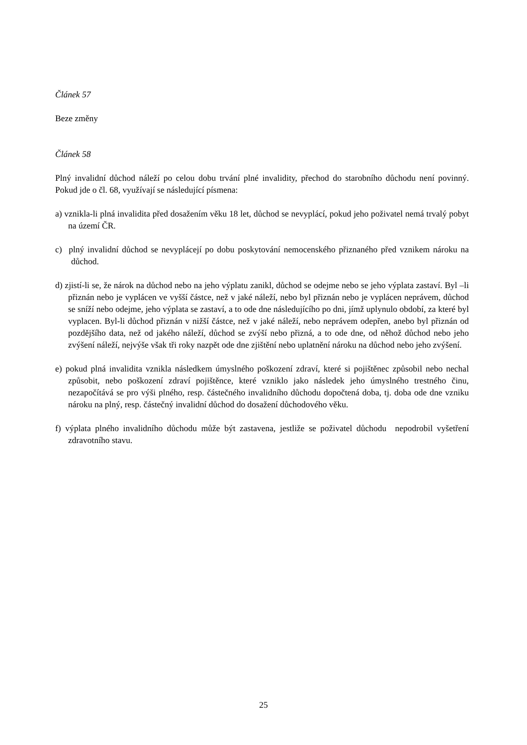Článek 57
Beze změny
Článek 58
Plný invalidní důchod náleží po celou dobu trvání plné invalidity, přechod do starobního důchodu není povinný. Pokud jde o čl. 68, využívají se následující písmena:
a) vznikla-li plná invalidita před dosažením věku 18 let, důchod se nevyplácí, pokud jeho poživatel nemá trvalý pobyt na území ČR.
c) plný invalidní důchod se nevyplácejí po dobu poskytování nemocenského přiznaného před vznikem nároku na důchod.
d) zjistí-li se, že nárok na důchod nebo na jeho výplatu zanikl, důchod se odejme nebo se jeho výplata zastaví. Byl –li přiznán nebo je vyplácen ve vyšší částce, než v jaké náleží, nebo byl přiznán nebo je vyplácen neprávem, důchod se sníží nebo odejme, jeho výplata se zastaví, a to ode dne následujícího po dni, jímž uplynulo období, za které byl vyplacen. Byl-li důchod přiznán v nižší částce, než v jaké náleží, nebo neprávem odepřen, anebo byl přiznán od pozdějšího data, než od jakého náleží, důchod se zvýší nebo přizná, a to ode dne, od něhož důchod nebo jeho zvýšení náleží, nejvýše však tři roky nazpět ode dne zjištění nebo uplatnění nároku na důchod nebo jeho zvýšení.
e) pokud plná invalidita vznikla následkem úmyslného poškození zdraví, které si pojištěnec způsobil nebo nechal způsobit, nebo poškození zdraví pojištěnce, které vzniklo jako následek jeho úmyslného trestného činu, nezapočítává se pro výši plného, resp. částečného invalidního důchodu dopočtená doba, tj. doba ode dne vzniku nároku na plný, resp. částečný invalidní důchod do dosažení důchodového věku.
f) výplata plného invalidního důchodu může být zastavena, jestliže se poživatel důchodu nepodrobil vyšetření zdravotního stavu.
25